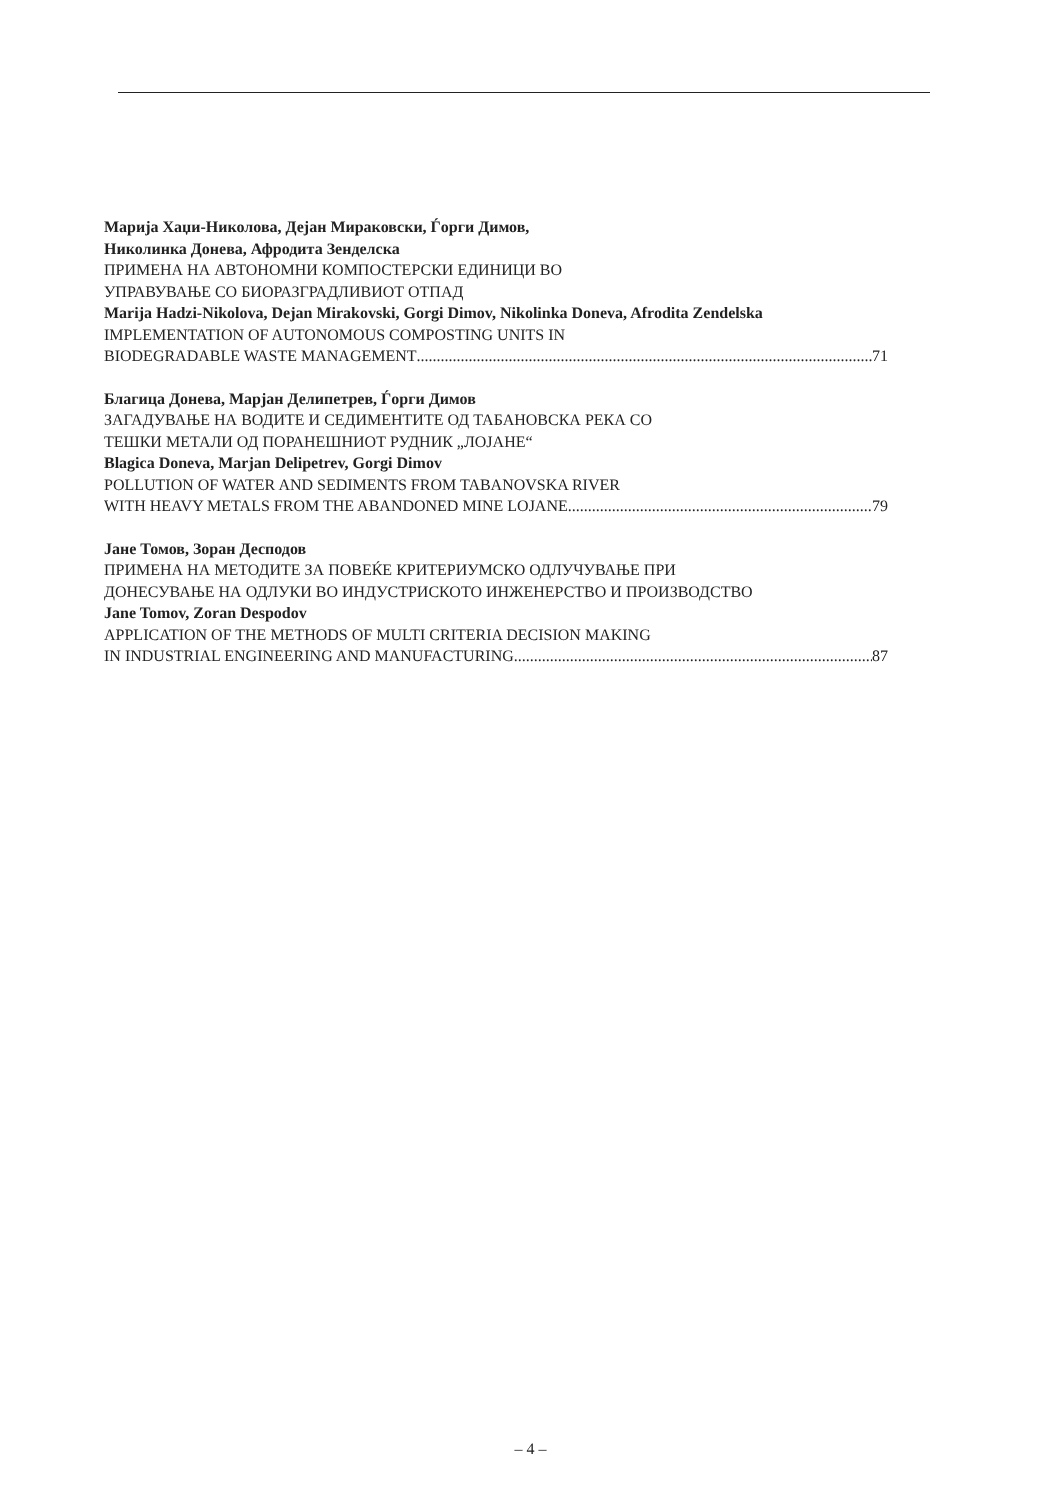Марија Хаџи-Николова, Дејан Мираковски, Ѓорги Димов,
Николинка Донева, Афродита Зенделска
ПРИМЕНА НА АВТОНОМНИ КОМПОСТЕРСКИ ЕДИНИЦИ ВО
УПРАВУВАЊЕ СО БИОРАЗГРАДЛИВИОТ ОТПАД
Marija Hadzi-Nikolova, Dejan Mirakovski, Gorgi Dimov, Nikolinka Doneva, Afrodita Zendelska
IMPLEMENTATION OF AUTONOMOUS COMPOSTING UNITS IN
BIODEGRADABLE WASTE MANAGEMENT 71
Благица Донева, Марјан Делипетрев, Ѓорги Димов
ЗАГАДУВАЊЕ НА ВОДИТЕ И СЕДИМЕНТИТЕ ОД ТАБАНОВСКА РЕКА СО
ТЕШКИ МЕТАЛИ ОД ПОРАНЕШНИОТ РУДНИК „ЛОЈАНЕ“
Blagica Doneva, Marjan Delipetrev, Gorgi Dimov
POLLUTION OF WATER AND SEDIMENTS FROM TABANOVSKA RIVER
WITH HEAVY METALS FROM THE ABANDONED MINE LOJANE 79
Јане Томов, Зоран Десподов
ПРИМЕНА НА МЕТОДИТЕ ЗА ПОВЕЌЕ КРИТЕРИУМСКО ОДЛУЧУВАЊЕ ПРИ
ДОНЕСУВАЊЕ НА ОДЛУКИ ВО ИНДУСТРИСКОТО ИНЖЕНЕРСТВО И ПРОИЗВОДСТВО
Jane Tomov, Zoran Despodov
APPLICATION OF THE METHODS OF MULTI CRITERIA DECISION MAKING
IN INDUSTRIAL ENGINEERING AND MANUFACTURING 87
– 4 –